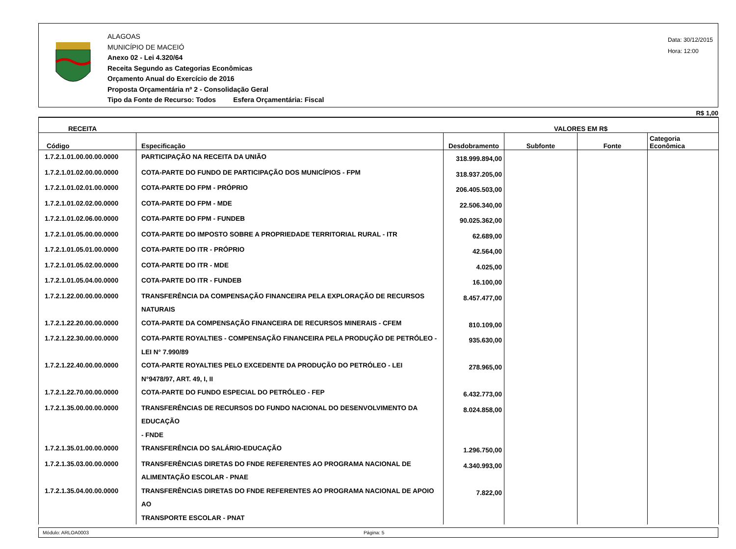ALAGOAS
MUNICÍPIO DE MACEIÓ
Anexo 02 - Lei 4.320/64
Receita Segundo as Categorias Econômicas
Orçamento Anual do Exercício de 2016
Proposta Orçamentária nº 2 - Consolidação Geral
Tipo da Fonte de Recurso: Todos Esfera Orçamentária: Fiscal
Data: 30/12/2015
Hora: 12:00
R$ 1,00
| RECEITA | | VALORES EM R$ | | | |
| --- | --- | --- | --- | --- | --- |
| Código | Especificação | Desdobramento | Subfonte | Fonte | Categoria Econômica |
| 1.7.2.1.01.00.00.00.0000 | PARTICIPAÇÃO NA RECEITA DA UNIÃO | 318.999.894,00 | | | |
| 1.7.2.1.01.02.00.00.0000 | COTA-PARTE DO FUNDO DE PARTICIPAÇÃO DOS MUNICÍPIOS - FPM | 318.937.205,00 | | | |
| 1.7.2.1.01.02.01.00.0000 | COTA-PARTE DO FPM - PRÓPRIO | 206.405.503,00 | | | |
| 1.7.2.1.01.02.02.00.0000 | COTA-PARTE DO FPM - MDE | 22.506.340,00 | | | |
| 1.7.2.1.01.02.06.00.0000 | COTA-PARTE DO FPM - FUNDEB | 90.025.362,00 | | | |
| 1.7.2.1.01.05.00.00.0000 | COTA-PARTE DO IMPOSTO SOBRE A PROPRIEDADE TERRITORIAL RURAL - ITR | 62.689,00 | | | |
| 1.7.2.1.01.05.01.00.0000 | COTA-PARTE DO ITR - PRÓPRIO | 42.564,00 | | | |
| 1.7.2.1.01.05.02.00.0000 | COTA-PARTE DO ITR - MDE | 4.025,00 | | | |
| 1.7.2.1.01.05.04.00.0000 | COTA-PARTE DO ITR - FUNDEB | 16.100,00 | | | |
| 1.7.2.1.22.00.00.00.0000 | TRANSFERÊNCIA DA COMPENSAÇÃO FINANCEIRA PELA EXPLORAÇÃO DE RECURSOS NATURAIS | 8.457.477,00 | | | |
| 1.7.2.1.22.20.00.00.0000 | COTA-PARTE DA COMPENSAÇÃO FINANCEIRA DE RECURSOS MINERAIS - CFEM | 810.109,00 | | | |
| 1.7.2.1.22.30.00.00.0000 | COTA-PARTE ROYALTIES - COMPENSAÇÃO FINANCEIRA PELA PRODUÇÃO DE PETRÓLEO - LEI N° 7.990/89 | 935.630,00 | | | |
| 1.7.2.1.22.40.00.00.0000 | COTA-PARTE ROYALTIES PELO EXCEDENTE DA PRODUÇÃO DO PETRÓLEO - LEI N°9478/97, ART. 49, I, II | 278.965,00 | | | |
| 1.7.2.1.22.70.00.00.0000 | COTA-PARTE DO FUNDO ESPECIAL DO PETRÓLEO - FEP | 6.432.773,00 | | | |
| 1.7.2.1.35.00.00.00.0000 | TRANSFERÊNCIAS DE RECURSOS DO FUNDO NACIONAL DO DESENVOLVIMENTO DA EDUCAÇÃO - FNDE | 8.024.858,00 | | | |
| 1.7.2.1.35.01.00.00.0000 | TRANSFERÊNCIA DO SALÁRIO-EDUCAÇÃO | 1.296.750,00 | | | |
| 1.7.2.1.35.03.00.00.0000 | TRANSFERÊNCIAS DIRETAS DO FNDE REFERENTES AO PROGRAMA NACIONAL DE ALIMENTAÇÃO ESCOLAR - PNAE | 4.340.993,00 | | | |
| 1.7.2.1.35.04.00.00.0000 | TRANSFERÊNCIAS DIRETAS DO FNDE REFERENTES AO PROGRAMA NACIONAL DE APOIO AO TRANSPORTE ESCOLAR - PNAT | 7.822,00 | | | |
Módulo: ARLOA0003 Página: 5